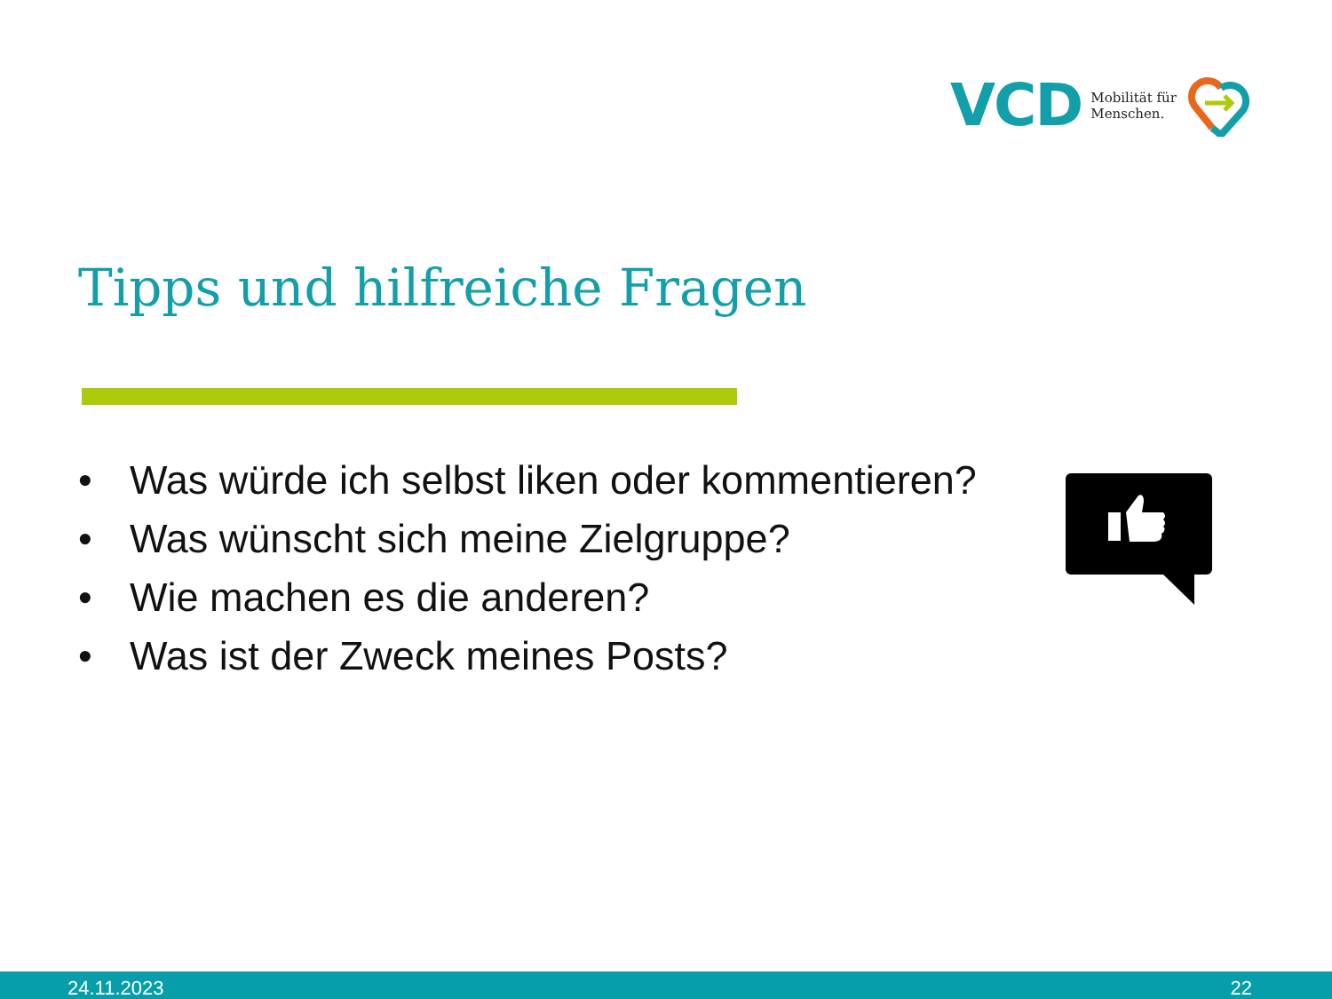VCD Mobilität für
Menschen.
Tipps und hilfreiche Fragen
• Was würde ich selbst liken oder kommentieren?
• Was wünscht sich meine Zielgruppe?
• Wie machen es die anderen?
• Was ist der Zweck meines Posts?
24.11.2023 22